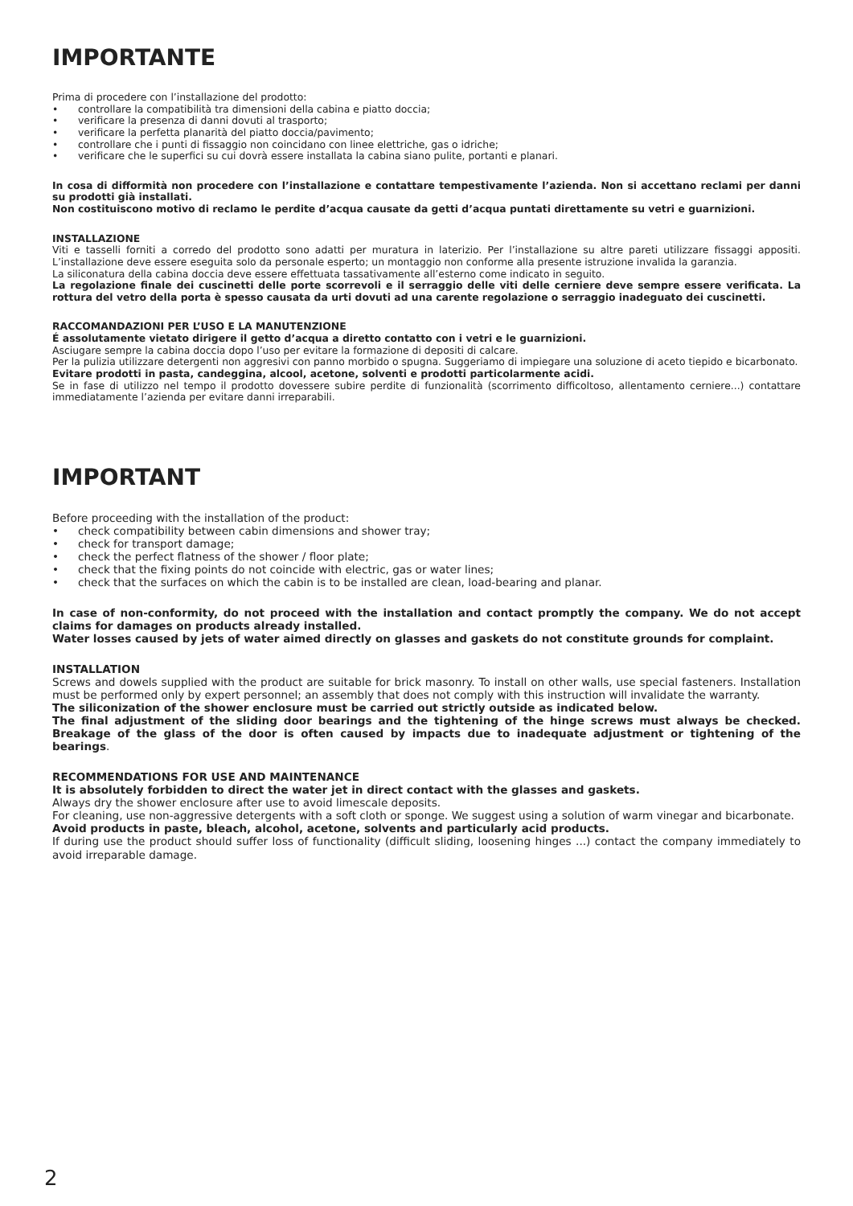IMPORTANTE
Prima di procedere con l’installazione del prodotto:
• controllare la compatibilità tra dimensioni della cabina e piatto doccia;
• verificare la presenza di danni dovuti al trasporto;
• verificare la perfetta planarità del piatto doccia/pavimento;
• controllare che i punti di fissaggio non coincidano con linee elettriche, gas o idriche;
• verificare che le superfici su cui dovrà essere installata la cabina siano pulite, portanti e planari.
In cosa di difformità non procedere con l’installazione e contattare tempestivamente l’azienda. Non si accettano reclami per danni su prodotti già installati.
Non costituiscono motivo di reclamo le perdite d’acqua causate da getti d’acqua puntati direttamente su vetri e guarnizioni.
INSTALLAZIONE
Viti e tasselli forniti a corredo del prodotto sono adatti per muratura in laterizio. Per l’installazione su altre pareti utilizzare fissaggi appositi. L’installazione deve essere eseguita solo da personale esperto; un montaggio non conforme alla presente istruzione invalida la garanzia.
La siliconatura della cabina doccia deve essere effettuata tassativamente all’esterno come indicato in seguito.
La regolazione finale dei cuscinetti delle porte scorrevoli e il serraggio delle viti delle cerniere deve sempre essere verificata. La rottura del vetro della porta è spesso causata da urti dovuti ad una carente regolazione o serraggio inadeguato dei cuscinetti.
RACCOMANDAZIONI PER L’USO E LA MANUTENZIONE
É assolutamente vietato dirigere il getto d’acqua a diretto contatto con i vetri e le guarnizioni.
Asciugare sempre la cabina doccia dopo l’uso per evitare la formazione di depositi di calcare.
Per la pulizia utilizzare detergenti non aggresivi con panno morbido o spugna. Suggeriamo di impiegare una soluzione di aceto tiepido e bicarbonato.
Evitare prodotti in pasta, candeggina, alcool, acetone, solventi e prodotti particolarmente acidi.
Se in fase di utilizzo nel tempo il prodotto dovessere subire perdite di funzionalità (scorrimento difficoltoso, allentamento cerniere...) contattare immediatamente l’azienda per evitare danni irreparabili.
IMPORTANT
Before proceeding with the installation of the product:
• check compatibility between cabin dimensions and shower tray;
• check for transport damage;
• check the perfect flatness of the shower / floor plate;
• check that the fixing points do not coincide with electric, gas or water lines;
• check that the surfaces on which the cabin is to be installed are clean, load-bearing and planar.
In case of non-conformity, do not proceed with the installation and contact promptly the company. We do not accept claims for damages on products already installed.
Water losses caused by jets of water aimed directly on glasses and gaskets do not constitute grounds for complaint.
INSTALLATION
Screws and dowels supplied with the product are suitable for brick masonry. To install on other walls, use special fasteners. Installation must be performed only by expert personnel; an assembly that does not comply with this instruction will invalidate the warranty.
The siliconization of the shower enclosure must be carried out strictly outside as indicated below.
The final adjustment of the sliding door bearings and the tightening of the hinge screws must always be checked. Breakage of the glass of the door is often caused by impacts due to inadequate adjustment or tightening of the bearings.
RECOMMENDATIONS FOR USE AND MAINTENANCE
It is absolutely forbidden to direct the water jet in direct contact with the glasses and gaskets.
Always dry the shower enclosure after use to avoid limescale deposits.
For cleaning, use non-aggressive detergents with a soft cloth or sponge. We suggest using a solution of warm vinegar and bicarbonate.
Avoid products in paste, bleach, alcohol, acetone, solvents and particularly acid products.
If during use the product should suffer loss of functionality (difficult sliding, loosening hinges ...) contact the company immediately to avoid irreparable damage.
2